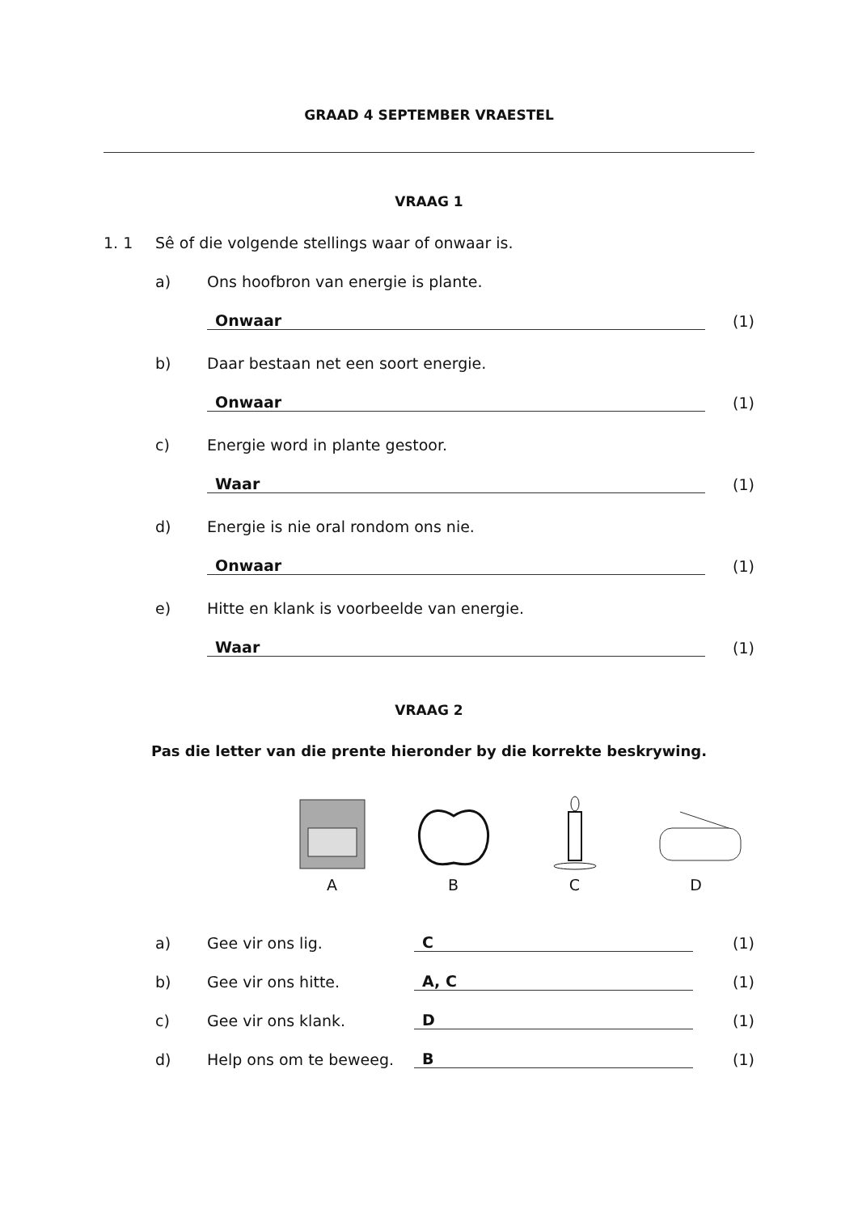GRAAD 4 SEPTEMBER VRAESTEL
VRAAG 1
1. 1 Sê of die volgende stellings waar of onwaar is.
a) Ons hoofbron van energie is plante.
Onwaar (1)
b) Daar bestaan net een soort energie.
Onwaar (1)
c) Energie word in plante gestoor.
Waar (1)
d) Energie is nie oral rondom ons nie.
Onwaar (1)
e) Hitte en klank is voorbeelde van energie.
Waar (1)
VRAAG 2
Pas die letter van die prente hieronder by die korrekte beskrywing.
A
B
C
D
a) Gee vir ons lig. C (1)
b) Gee vir ons hitte. A, C (1)
c) Gee vir ons klank. D (1)
d) Help ons om te beweeg. B (1)